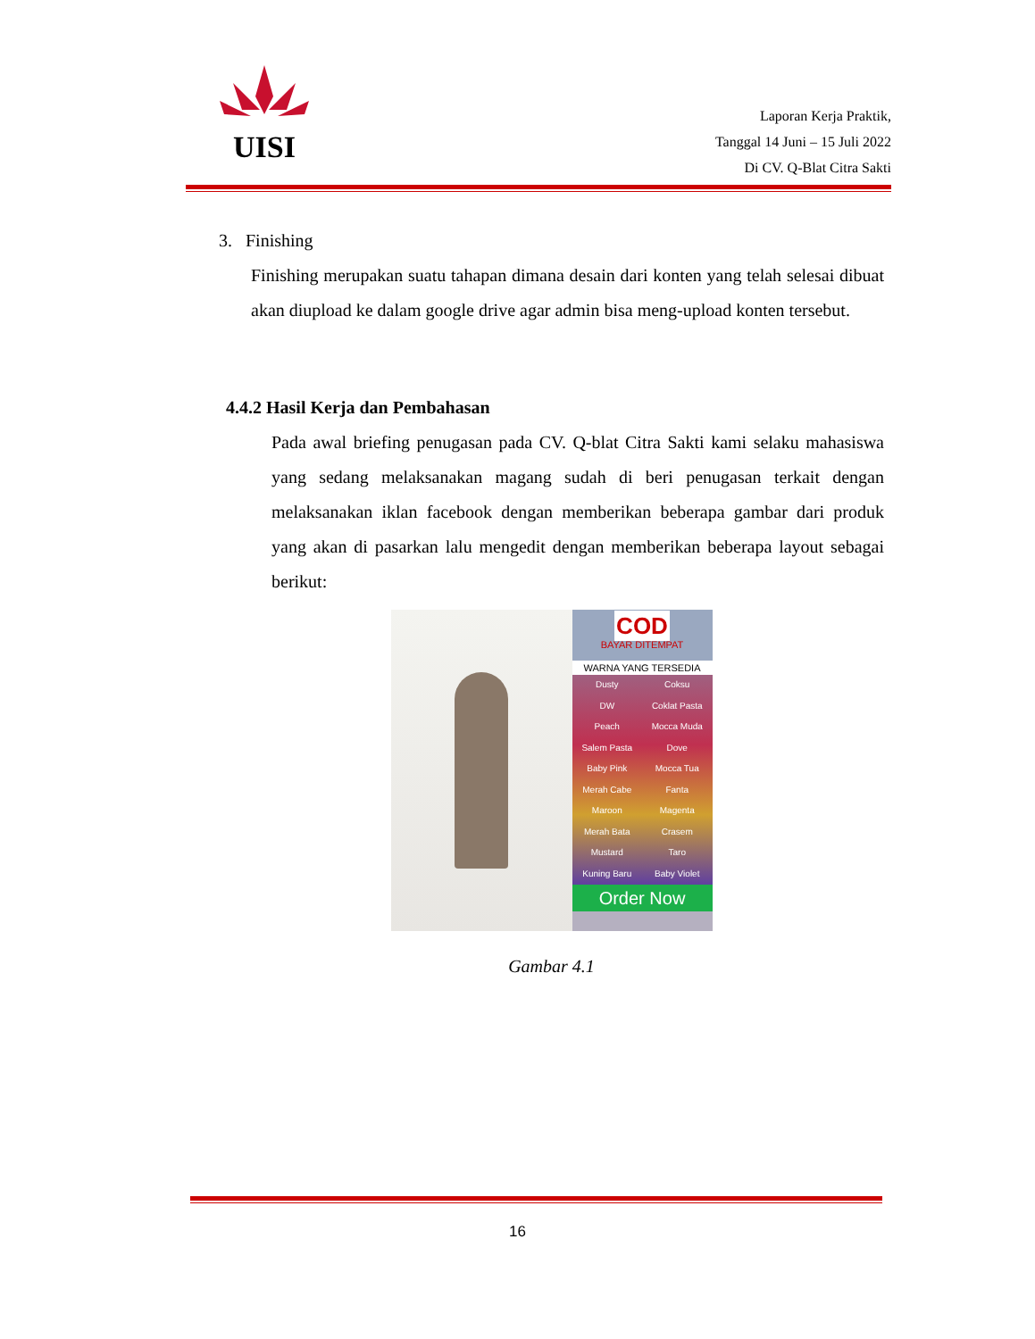UISI
Laporan Kerja Praktik,
Tanggal 14 Juni – 15 Juli 2022
Di CV. Q-Blat Citra Sakti
3. Finishing
Finishing merupakan suatu tahapan dimana desain dari konten yang telah selesai dibuat akan diupload ke dalam google drive agar admin bisa meng-upload konten tersebut.
4.4.2 Hasil Kerja dan Pembahasan
Pada awal briefing penugasan pada CV. Q-blat Citra Sakti kami selaku mahasiswa yang sedang melaksanakan magang sudah di beri penugasan terkait dengan melaksanakan iklan facebook dengan memberikan beberapa gambar dari produk yang akan di pasarkan lalu mengedit dengan memberikan beberapa layout sebagai berikut:
COD
BAYAR DITEMPAT
WARNA YANG TERSEDIA
Dusty Coksu DW Coklat Pasta Peach Mocca Muda Salem Pasta Dove Baby Pink Mocca Tua Merah Cabe Fanta Maroon Magenta Merah Bata Crasem Mustard Taro Kuning Baru Baby Violet
Order Now
Gambar 4.1
16